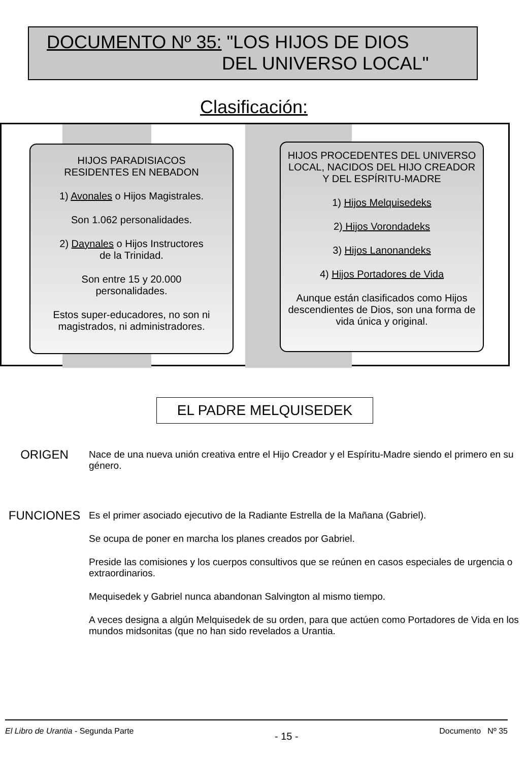DOCUMENTO Nº 35: "LOS HIJOS DE DIOS
DEL UNIVERSO LOCAL"
Clasificación:
HIJOS PARADISIACOS
RESIDENTES EN NEBADON
1) Avonales o Hijos Magistrales.
Son 1.062 personalidades.
2) Daynales o Hijos Instructores
de la Trinidad.
Son entre 15 y 20.000
personalidades.
Estos super-educadores, no son ni magistrados, ni administradores.
HIJOS PROCEDENTES DEL UNIVERSO LOCAL, NACIDOS DEL HIJO CREADOR Y DEL ESPÍRITU-MADRE
1) Hijos Melquisedeks
2) Hijos Vorondadeks
3) Hijos Lanonandeks
4) Hijos Portadores de Vida
Aunque están clasificados como Hijos descendientes de Dios, son una forma de vida única y original.
EL PADRE MELQUISEDEK
ORIGEN
Nace de una nueva unión creativa entre el Hijo Creador y el Espíritu-Madre siendo el primero en su género.
FUNCIONES
Es el primer asociado ejecutivo de la Radiante Estrella de la Mañana (Gabriel).
Se ocupa de poner en marcha los planes creados por Gabriel.
Preside las comisiones y los cuerpos consultivos que se reúnen en casos especiales de urgencia o extraordinarios.
Mequisedek y Gabriel nunca abandonan Salvington al mismo tiempo.
A veces designa a algún Melquisedek de su orden, para que actúen como Portadores de Vida en los mundos midsonitas (que no han sido revelados a Urantia.
El Libro de Urantia - Segunda Parte - 15 - Documento Nº 35